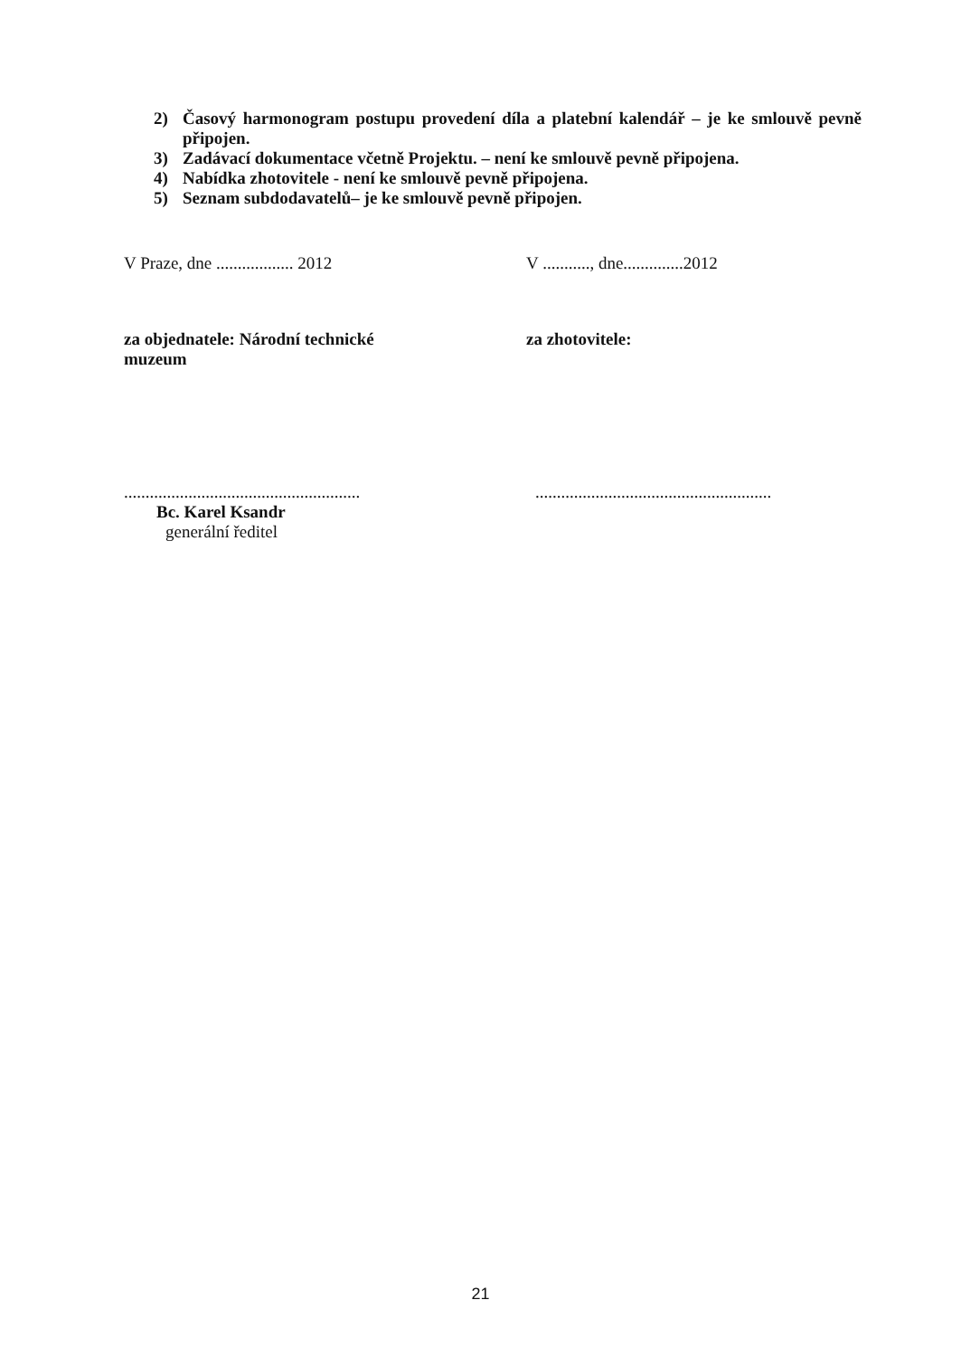2) Časový harmonogram postupu provedení díla a platební kalendář – je ke smlouvě pevně připojen.
3) Zadávací dokumentace včetně Projektu. – není ke smlouvě pevně připojena.
4) Nabídka zhotovitele - není ke smlouvě pevně připojena.
5) Seznam subdodavatelů– je ke smlouvě pevně připojen.
V Praze, dne .................. 2012
V ..........., dne..............2012
za objednatele: Národní technické muzeum
za zhotovitele:
.......................................................
Bc. Karel Ksandr
generální ředitel
.......................................................
21